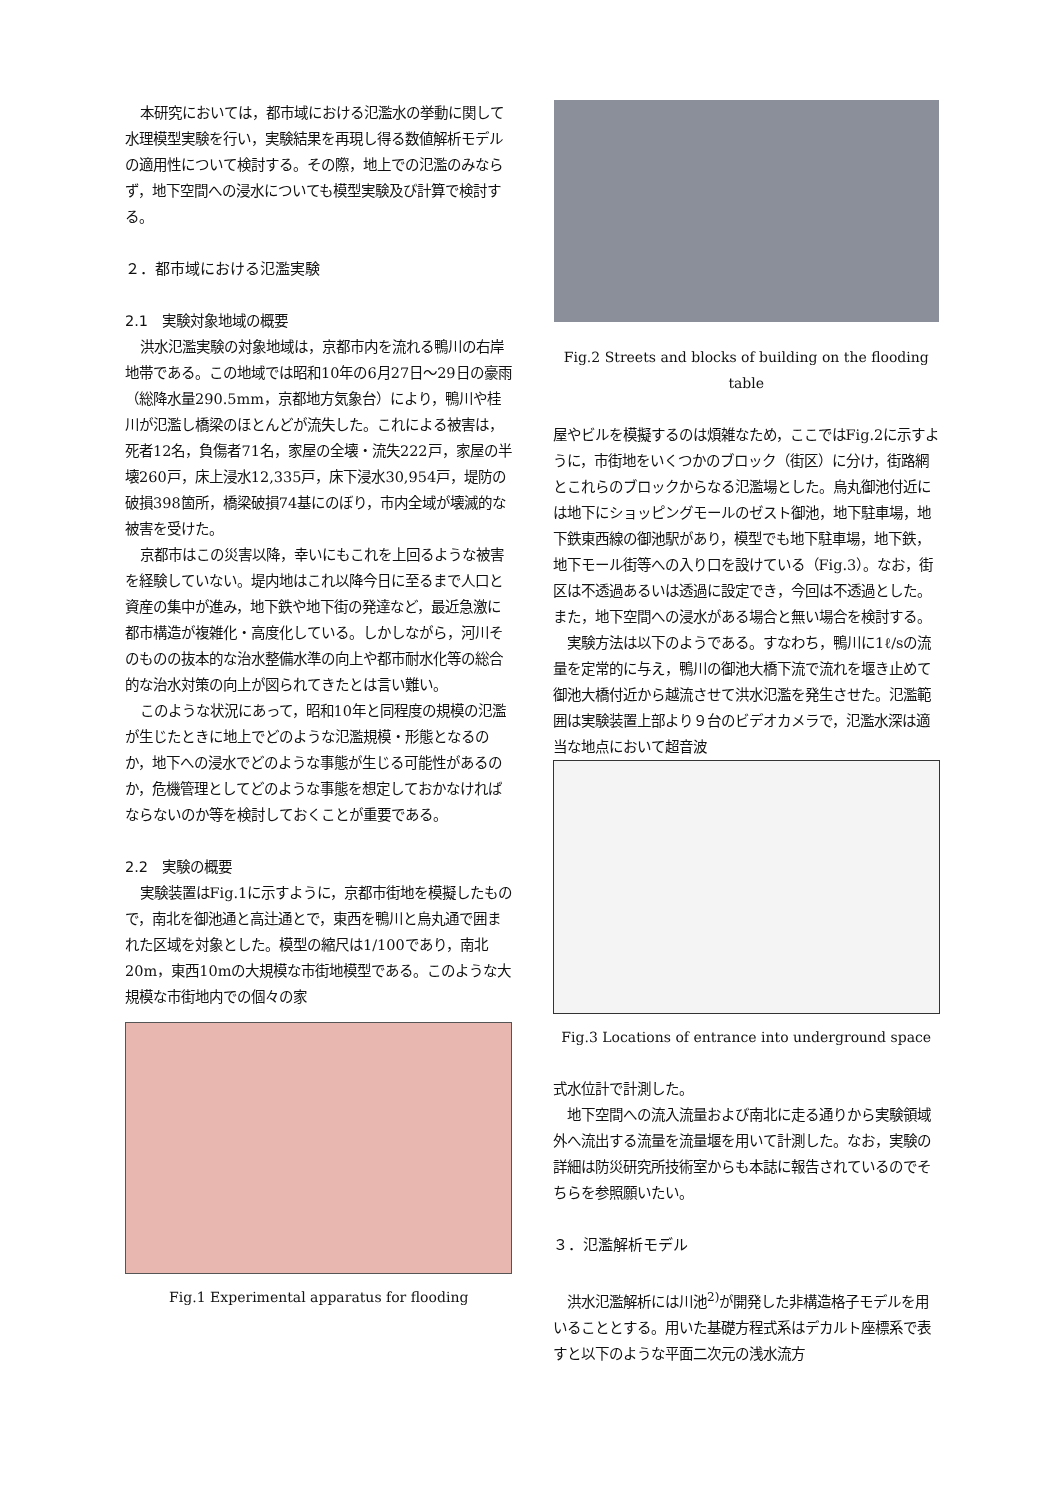本研究においては，都市域における氾濫水の挙動に関して水理模型実験を行い，実験結果を再現し得る数値解析モデルの適用性について検討する。その際，地上での氾濫のみならず，地下空間への浸水についても模型実験及び計算で検討する。
２．都市域における氾濫実験
2.1　実験対象地域の概要
洪水氾濫実験の対象地域は，京都市内を流れる鴨川の右岸地帯である。この地域では昭和10年の6月27日～29日の豪雨（総降水量290.5mm，京都地方気象台）により，鴨川や桂川が氾濫し橋梁のほとんどが流失した。これによる被害は，死者12名，負傷者71名，家屋の全壊・流失222戸，家屋の半壊260戸，床上浸水12,335戸，床下浸水30,954戸，堤防の破損398箇所，橋梁破損74基にのぼり，市内全域が壊滅的な被害を受けた。
京都市はこの災害以降，幸いにもこれを上回るような被害を経験していない。堤内地はこれ以降今日に至るまで人口と資産の集中が進み，地下鉄や地下街の発達など，最近急激に都市構造が複雑化・高度化している。しかしながら，河川そのものの抜本的な治水整備水準の向上や都市耐水化等の総合的な治水対策の向上が図られてきたとは言い難い。
このような状況にあって，昭和10年と同程度の規模の氾濫が生じたときに地上でどのような氾濫規模・形態となるのか，地下への浸水でどのような事態が生じる可能性があるのか，危機管理としてどのような事態を想定しておかなければならないのか等を検討しておくことが重要である。
2.2　実験の概要
実験装置はFig.1に示すように，京都市街地を模擬したもので，南北を御池通と高辻通とで，東西を鴨川と烏丸通で囲まれた区域を対象とした。模型の縮尺は1/100であり，南北20m，東西10mの大規模な市街地模型である。このような大規模な市街地内での個々の家
Fig.1 Experimental apparatus for flooding
Fig.2 Streets and blocks of building on the flooding table
屋やビルを模擬するのは煩雑なため，ここではFig.2に示すように，市街地をいくつかのブロック（街区）に分け，街路網とこれらのブロックからなる氾濫場とした。烏丸御池付近には地下にショッピングモールのゼスト御池，地下駐車場，地下鉄東西線の御池駅があり，模型でも地下駐車場，地下鉄，地下モール街等への入り口を設けている（Fig.3）。なお，街区は不透過あるいは透過に設定でき，今回は不透過とした。また，地下空間への浸水がある場合と無い場合を検討する。
実験方法は以下のようである。すなわち，鴨川に1ℓ/sの流量を定常的に与え，鴨川の御池大橋下流で流れを堰き止めて御池大橋付近から越流させて洪水氾濫を発生させた。氾濫範囲は実験装置上部より９台のビデオカメラで，氾濫水深は適当な地点において超音波
Fig.3 Locations of entrance into underground space
式水位計で計測した。
地下空間への流入流量および南北に走る通りから実験領域外へ流出する流量を流量堰を用いて計測した。なお，実験の詳細は防災研究所技術室からも本誌に報告されているのでそちらを参照願いたい。
３．氾濫解析モデル
洪水氾濫解析には川池<sup>2)</sup>が開発した非構造格子モデルを用いることとする。用いた基礎方程式系はデカルト座標系で表すと以下のような平面二次元の浅水流方